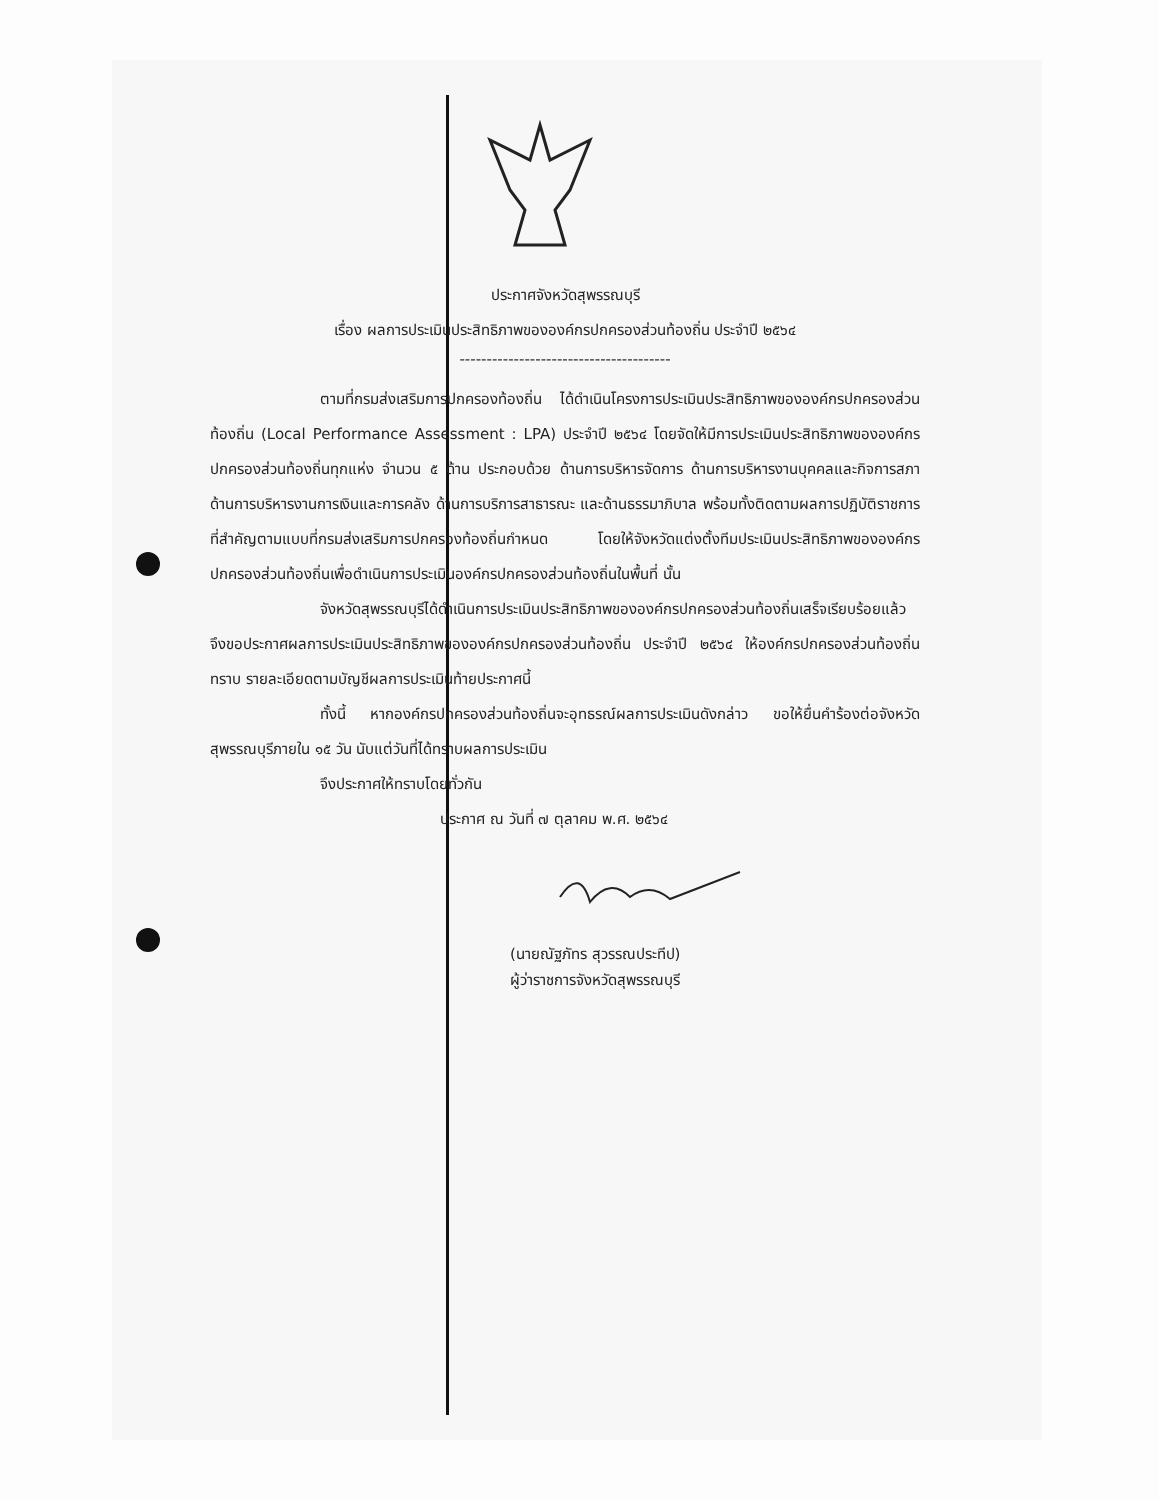ประกาศจังหวัดสุพรรณบุรี
เรื่อง ผลการประเมินประสิทธิภาพขององค์กรปกครองส่วนท้องถิ่น ประจำปี ๒๕๖๔
---------------------------------------
ตามที่กรมส่งเสริมการปกครองท้องถิ่น ได้ดำเนินโครงการประเมินประสิทธิภาพขององค์กรปกครองส่วนท้องถิ่น (Local Performance Assessment : LPA) ประจำปี ๒๕๖๔ โดยจัดให้มีการประเมินประสิทธิภาพขององค์กรปกครองส่วนท้องถิ่นทุกแห่ง จำนวน ๕ ด้าน ประกอบด้วย ด้านการบริหารจัดการ ด้านการบริหารงานบุคคลและกิจการสภา ด้านการบริหารงานการเงินและการคลัง ด้านการบริการสาธารณะ และด้านธรรมาภิบาล พร้อมทั้งติดตามผลการปฏิบัติราชการที่สำคัญตามแบบที่กรมส่งเสริมการปกครองท้องถิ่นกำหนด โดยให้จังหวัดแต่งตั้งทีมประเมินประสิทธิภาพขององค์กรปกครองส่วนท้องถิ่นเพื่อดำเนินการประเมินองค์กรปกครองส่วนท้องถิ่นในพื้นที่ นั้น
จังหวัดสุพรรณบุรีได้ดำเนินการประเมินประสิทธิภาพขององค์กรปกครองส่วนท้องถิ่นเสร็จเรียบร้อยแล้ว จึงขอประกาศผลการประเมินประสิทธิภาพขององค์กรปกครองส่วนท้องถิ่น ประจำปี ๒๕๖๔ ให้องค์กรปกครองส่วนท้องถิ่นทราบ รายละเอียดตามบัญชีผลการประเมินท้ายประกาศนี้
ทั้งนี้ หากองค์กรปกครองส่วนท้องถิ่นจะอุทธรณ์ผลการประเมินดังกล่าว ขอให้ยื่นคำร้องต่อจังหวัดสุพรรณบุรีภายใน ๑๕ วัน นับแต่วันที่ได้ทราบผลการประเมิน
จึงประกาศให้ทราบโดยทั่วกัน
ประกาศ ณ วันที่ ๗ ตุลาคม พ.ศ. ๒๕๖๔
(นายณัฐภัทร สุวรรณประทีป)
ผู้ว่าราชการจังหวัดสุพรรณบุรี